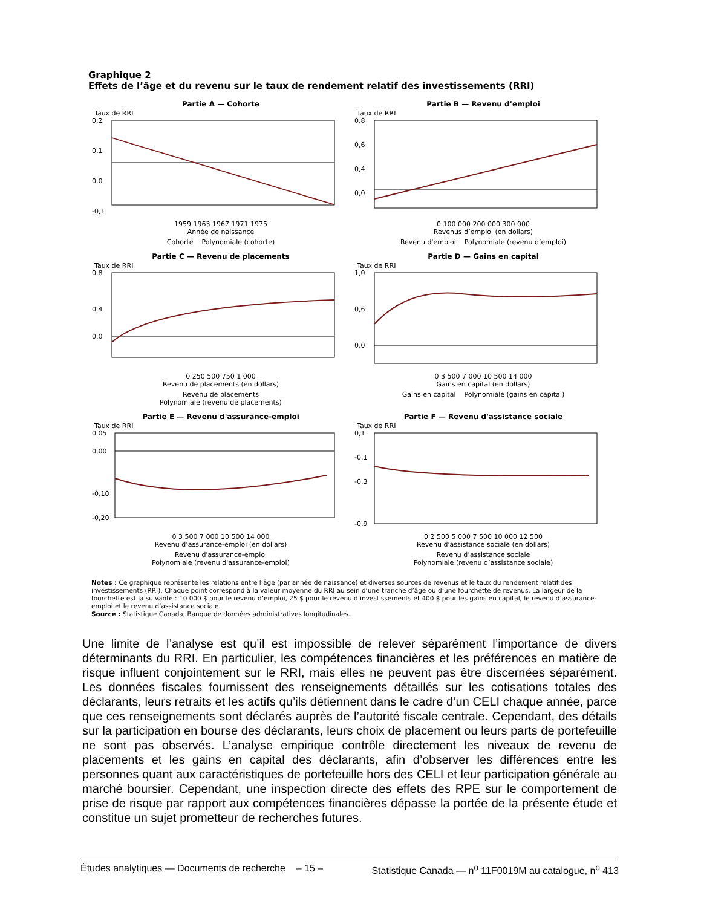Graphique 2
Effets de l’âge et du revenu sur le taux de rendement relatif des investissements (RRI)
Partie A — Cohorte
Taux de RRI
0,2
0,1
0,0
-0,1
1959 1963 1967 1971 1975
Année de naissance
Cohorte Polynomiale (cohorte)
Partie B — Revenu d’emploi
Taux de RRI
0,8
0,6
0,4
0,0
0 100 000 200 000 300 000
Revenus d’emploi (en dollars)
Revenu d'emploi Polynomiale (revenu d’emploi)
Partie C — Revenu de placements
Taux de RRI
0,8
0,4
0,0
0 250 500 750 1 000
Revenu de placements (en dollars)
Revenu de placements
Polynomiale (revenu de placements)
Partie D — Gains en capital
Taux de RRI
1,0
0,6
0,0
0 3 500 7 000 10 500 14 000
Gains en capital (en dollars)
Gains en capital Polynomiale (gains en capital)
Partie E — Revenu d'assurance-emploi
Taux de RRI
0,05
0,00
-0,10
-0,20
0 3 500 7 000 10 500 14 000
Revenu d’assurance-emploi (en dollars)
Revenu d'assurance-emploi
Polynomiale (revenu d'assurance-emploi)
Partie F — Revenu d'assistance sociale
Taux de RRI
0,1
-0,1
-0,3
-0,9
0 2 500 5 000 7 500 10 000 12 500
Revenu d'assistance sociale (en dollars)
Revenu d’assistance sociale
Polynomiale (revenu d’assistance sociale)
Notes : Ce graphique représente les relations entre l’âge (par année de naissance) et diverses sources de revenus et le taux du rendement relatif des investissements (RRI). Chaque point correspond à la valeur moyenne du RRI au sein d’une tranche d’âge ou d’une fourchette de revenus. La largeur de la fourchette est la suivante : 10 000 $ pour le revenu d’emploi, 25 $ pour le revenu d’investissements et 400 $ pour les gains en capital, le revenu d’assurance-emploi et le revenu d’assistance sociale.
Source : Statistique Canada, Banque de données administratives longitudinales.
Une limite de l’analyse est qu’il est impossible de relever séparément l’importance de divers déterminants du RRI. En particulier, les compétences financières et les préférences en matière de risque influent conjointement sur le RRI, mais elles ne peuvent pas être discernées séparément. Les données fiscales fournissent des renseignements détaillés sur les cotisations totales des déclarants, leurs retraits et les actifs qu’ils détiennent dans le cadre d’un CELI chaque année, parce que ces renseignements sont déclarés auprès de l’autorité fiscale centrale. Cependant, des détails sur la participation en bourse des déclarants, leurs choix de placement ou leurs parts de portefeuille ne sont pas observés. L’analyse empirique contrôle directement les niveaux de revenu de placements et les gains en capital des déclarants, afin d’observer les différences entre les personnes quant aux caractéristiques de portefeuille hors des CELI et leur participation générale au marché boursier. Cependant, une inspection directe des effets des RPE sur le comportement de prise de risque par rapport aux compétences financières dépasse la portée de la présente étude et constitue un sujet prometteur de recherches futures.
Études analytiques — Documents de recherche – 15 – Statistique Canada — n<sup>o</sup> 11F0019M au catalogue, n<sup>o</sup> 413